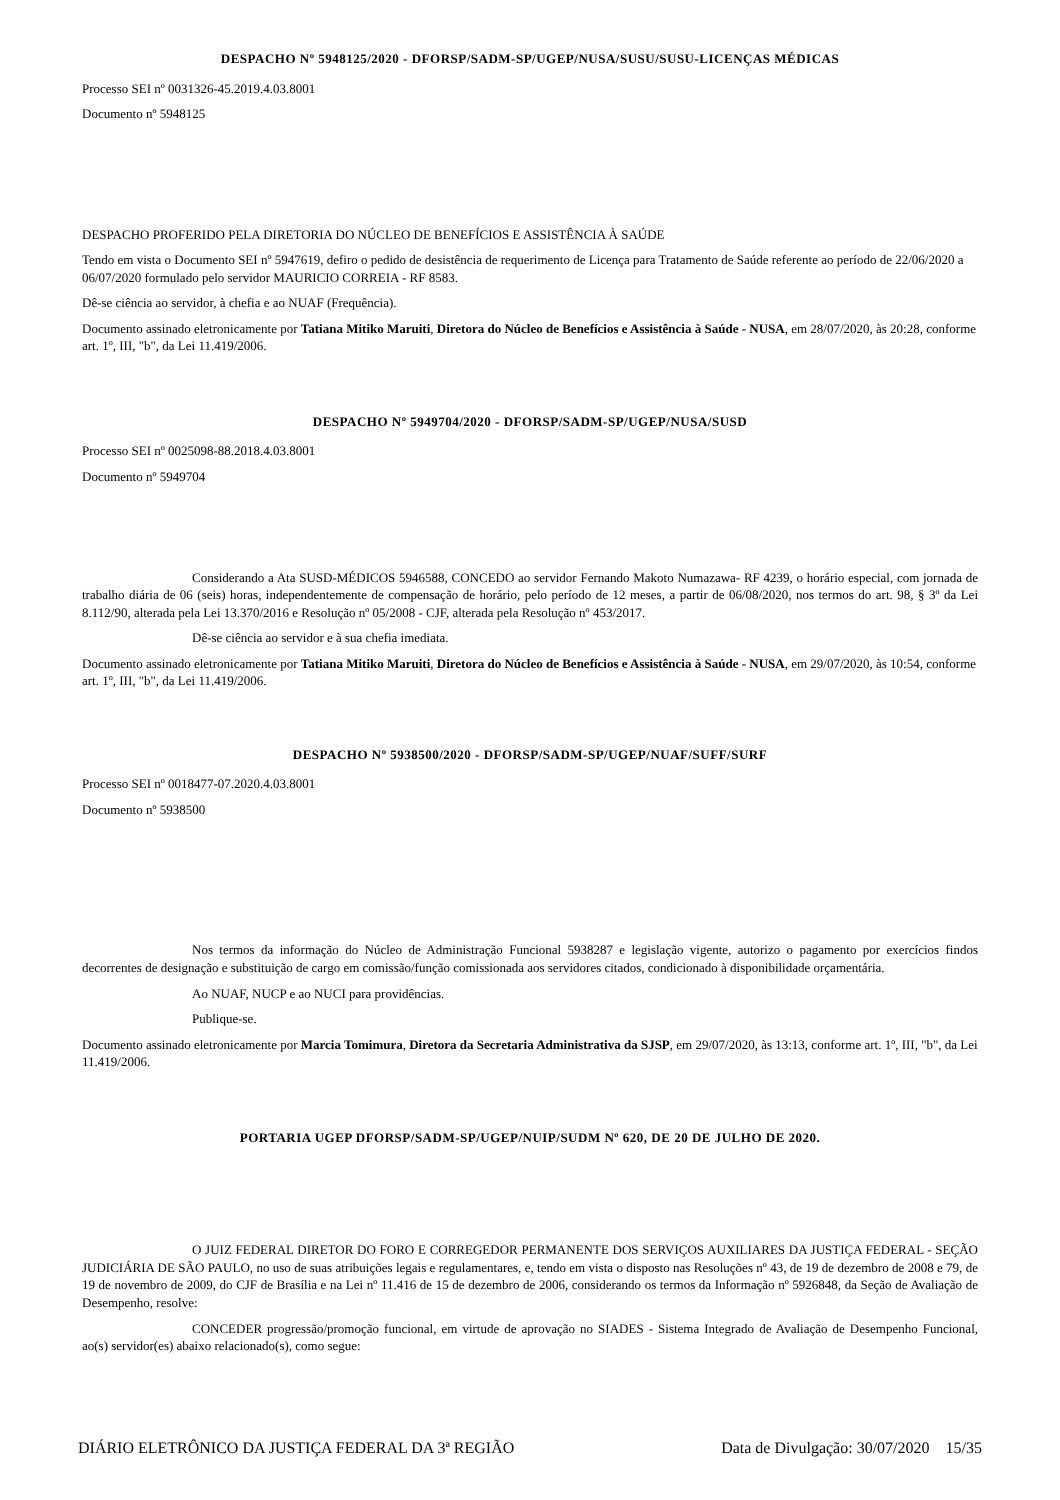DESPACHO Nº 5948125/2020 - DFORSP/SADM-SP/UGEP/NUSA/SUSU/SUSU-LICENÇAS MÉDICAS
Processo SEI nº 0031326-45.2019.4.03.8001
Documento nº 5948125
DESPACHO PROFERIDO PELA DIRETORIA DO NÚCLEO DE BENEFÍCIOS E ASSISTÊNCIA À SAÚDE
Tendo em vista o Documento SEI nº 5947619, defiro o pedido de desistência de requerimento de Licença para Tratamento de Saúde referente ao período de 22/06/2020 a 06/07/2020 formulado pelo servidor MAURICIO CORREIA - RF 8583.
Dê-se ciência ao servidor, à chefia e ao NUAF (Frequência).
Documento assinado eletronicamente por Tatiana Mitiko Maruiti, Diretora do Núcleo de Benefícios e Assistência à Saúde - NUSA, em 28/07/2020, às 20:28, conforme art. 1º, III, "b", da Lei 11.419/2006.
DESPACHO Nº 5949704/2020 - DFORSP/SADM-SP/UGEP/NUSA/SUSD
Processo SEI nº 0025098-88.2018.4.03.8001
Documento nº 5949704
Considerando a Ata SUSD-MÉDICOS 5946588, CONCEDO ao servidor Fernando Makoto Numazawa- RF 4239, o horário especial, com jornada de trabalho diária de 06 (seis) horas, independentemente de compensação de horário, pelo período de 12 meses, a partir de 06/08/2020, nos termos do art. 98, § 3º da Lei 8.112/90, alterada pela Lei 13.370/2016 e Resolução nº 05/2008 - CJF, alterada pela Resolução nº 453/2017.
Dê-se ciência ao servidor e à sua chefia imediata.
Documento assinado eletronicamente por Tatiana Mitiko Maruiti, Diretora do Núcleo de Benefícios e Assistência à Saúde - NUSA, em 29/07/2020, às 10:54, conforme art. 1º, III, "b", da Lei 11.419/2006.
DESPACHO Nº 5938500/2020 - DFORSP/SADM-SP/UGEP/NUAF/SUFF/SURF
Processo SEI nº 0018477-07.2020.4.03.8001
Documento nº 5938500
Nos termos da informação do Núcleo de Administração Funcional 5938287 e legislação vigente, autorizo o pagamento por exercícios findos decorrentes de designação e substituição de cargo em comissão/função comissionada aos servidores citados, condicionado à disponibilidade orçamentária.
Ao NUAF, NUCP e ao NUCI para providências.
Publique-se.
Documento assinado eletronicamente por Marcia Tomimura, Diretora da Secretaria Administrativa da SJSP, em 29/07/2020, às 13:13, conforme art. 1º, III, "b", da Lei 11.419/2006.
PORTARIA UGEP DFORSP/SADM-SP/UGEP/NUIP/SUDM Nº 620, DE 20 DE JULHO DE 2020.
O JUIZ FEDERAL DIRETOR DO FORO E CORREGEDOR PERMANENTE DOS SERVIÇOS AUXILIARES DA JUSTIÇA FEDERAL - SEÇÃO JUDICIÁRIA DE SÃO PAULO, no uso de suas atribuições legais e regulamentares, e, tendo em vista o disposto nas Resoluções nº 43, de 19 de dezembro de 2008 e 79, de 19 de novembro de 2009, do CJF de Brasília e na Lei nº 11.416 de 15 de dezembro de 2006, considerando os termos da Informação nº 5926848, da Seção de Avaliação de Desempenho, resolve:
CONCEDER progressão/promoção funcional, em virtude de aprovação no SIADES - Sistema Integrado de Avaliação de Desempenho Funcional, ao(s) servidor(es) abaixo relacionado(s), como segue:
DIÁRIO ELETRÔNICO DA JUSTIÇA FEDERAL DA 3ª REGIÃO Data de Divulgação: 30/07/2020 15/35